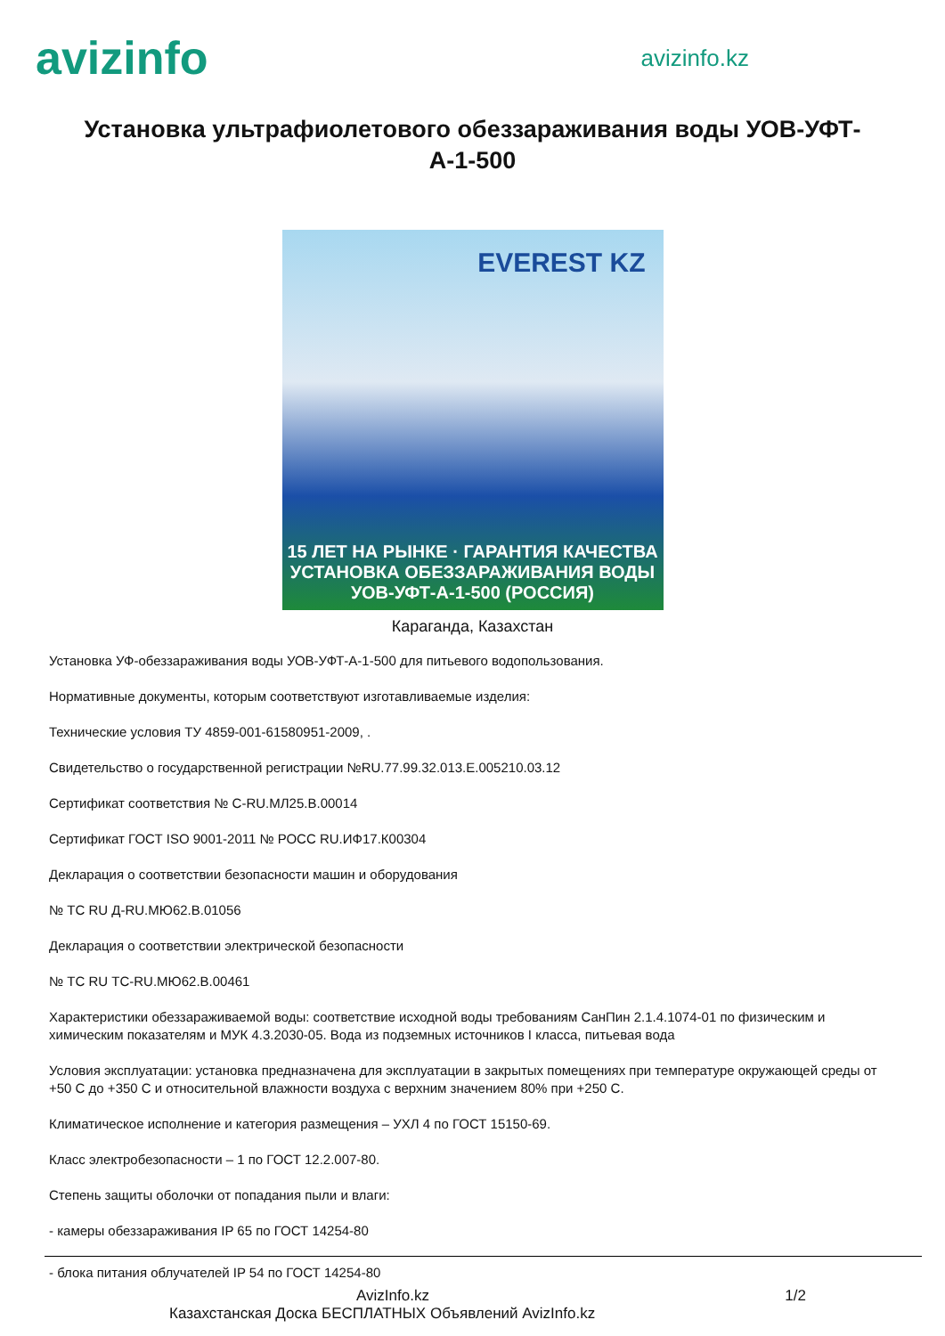avizinfo
avizinfo.kz
Установка ультрафиолетового обеззараживания воды УОВ-УФТ-А-1-500
EVEREST KZ
15 ЛЕТ НА РЫНКЕ · ГАРАНТИЯ КАЧЕСТВА
УСТАНОВКА ОБЕЗЗАРАЖИВАНИЯ ВОДЫ
УОВ-УФТ-А-1-500 (РОССИЯ)
Караганда, Казахстан
Установка УФ-обеззараживания воды УОВ-УФТ-А-1-500 для питьевого водопользования.
Нормативные документы, которым соответствуют изготавливаемые изделия:
Технические условия ТУ 4859-001-61580951-2009, .
Свидетельство о государственной регистрации №RU.77.99.32.013.Е.005210.03.12
Сертификат соответствия № C-RU.МЛ25.В.00014
Сертификат ГОСТ ISO 9001-2011 № РОСС RU.ИФ17.К00304
Декларация о соответствии безопасности машин и оборудования
№ ТС RU Д-RU.МЮ62.В.01056
Декларация о соответствии электрической безопасности
№ ТС RU ТС-RU.МЮ62.В.00461
Характеристики обеззараживаемой воды: соответствие исходной воды требованиям СанПин 2.1.4.1074-01 по физическим и химическим показателям и МУК 4.3.2030-05. Вода из подземных источников I класса, питьевая вода
Условия эксплуатации: установка предназначена для эксплуатации в закрытых помещениях при температуре окружающей среды от +50 С до +350 С и относительной влажности воздуха с верхним значением 80% при +250 С.
Климатическое исполнение и категория размещения – УХЛ 4 по ГОСТ 15150-69.
Класс электробезопасности – 1 по ГОСТ 12.2.007-80.
Степень защиты оболочки от попадания пыли и влаги:
- камеры обеззараживания IP 65 по ГОСТ 14254-80
- блока питания облучателей IP 54 по ГОСТ 14254-80
AvizInfo.kz 1/2
Казахстанская Доска БЕСПЛАТНЫХ Объявлений AvizInfo.kz